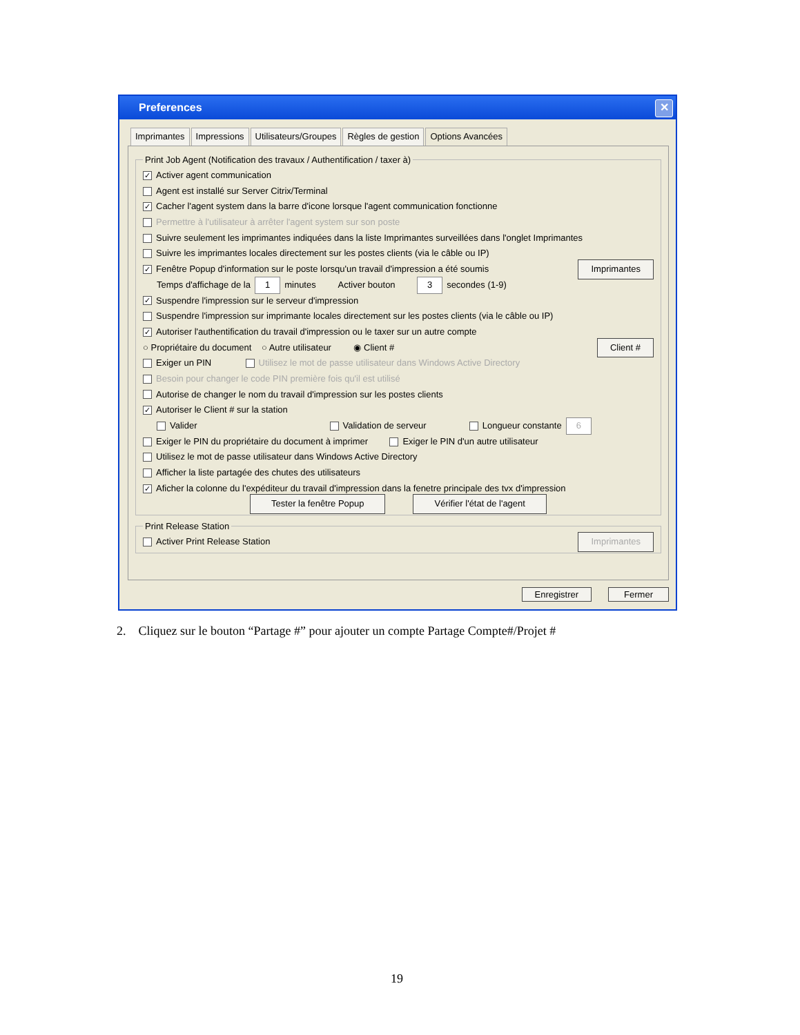Preferences ✕
Imprimantes Impressions Utilisateurs/Groupes Règles de gestion Options Avancées
Print Job Agent (Notification des travaux / Authentification / taxer à)
✓ Activer agent communication
Agent est installé sur Server Citrix/Terminal
✓ Cacher l'agent system dans la barre d'icone lorsque l'agent communication fonctionne
Permettre à l'utilisateur à arrêter l'agent system sur son poste
Suivre seulement les imprimantes indiquées dans la liste Imprimantes surveillées dans l'onglet Imprimantes
Suivre les imprimantes locales directement sur les postes clients (via le câble ou IP)
✓ Fenêtre Popup d'information sur le poste lorsqu'un travail d'impression a été soumis Imprimantes
Temps d'affichage de la 1 minutes Activer bouton 3 secondes (1-9)
✓ Suspendre l'impression sur le serveur d'impression
Suspendre l'impression sur imprimante locales directement sur les postes clients (via le câble ou IP)
✓ Autoriser l'authentification du travail d'impression ou le taxer sur un autre compte
○ Propriétaire du document ○ Autre utilisateur ◉ Client # Client #
Exiger un PIN Utilisez le mot de passe utilisateur dans Windows Active Directory
Besoin pour changer le code PIN première fois qu'il est utilisé
Autorise de changer le nom du travail d'impression sur les postes clients
✓ Autoriser le Client # sur la station
Valider Validation de serveur Longueur constante 6
Exiger le PIN du propriétaire du document à imprimer Exiger le PIN d'un autre utilisateur
Utilisez le mot de passe utilisateur dans Windows Active Directory
Afficher la liste partagée des chutes des utilisateurs
✓ Aficher la colonne du l'expéditeur du travail d'impression dans la fenetre principale des tvx d'impression
Tester la fenêtre Popup Vérifier l'état de l'agent
Print Release Station
Activer Print Release Station Imprimantes
Enregistrer Fermer
2. Cliquez sur le bouton “Partage #” pour ajouter un compte Partage Compte#/Projet #
19